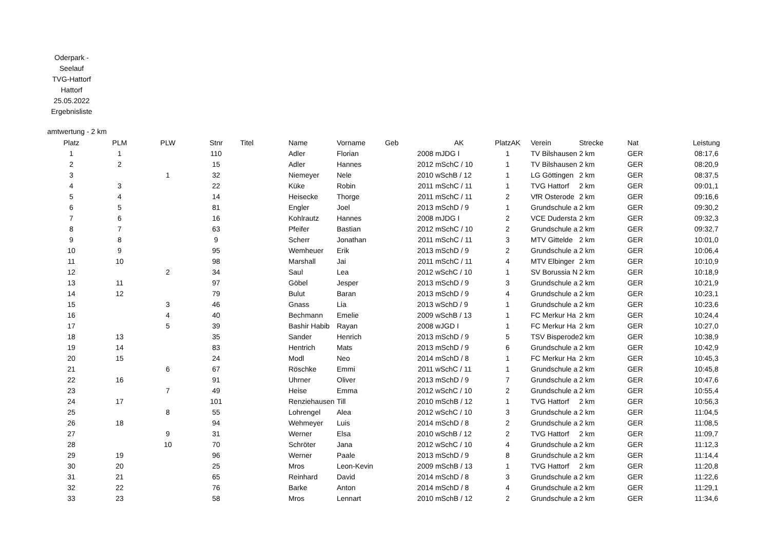Oderpark -Seelauf
TVG-Hattorf
Hattorf
25.05.2022
Ergebnisliste
amtwertung - 2 km
| Platz | PLM | PLW | Stnr | Titel | Name | Vorname | Geb | | AK | PlatzAK | Verein | Strecke | Nat | Leistung |
| --- | --- | --- | --- | --- | --- | --- | --- | --- | --- | --- | --- | --- | --- | --- |
| 1 | 1 | | 110 | | Adler | Florian | | 2008 | mJDG I | 1 | TV Bilshausen | 2 km | GER | 08:17,6 |
| 2 | 2 | | 15 | | Adler | Hannes | | 2012 | mSchC / 10 | 1 | TV Bilshausen | 2 km | GER | 08:20,9 |
| 3 | | 1 | 32 | | Niemeyer | Nele | | 2010 | wSchB / 12 | 1 | LG Göttingen | 2 km | GER | 08:37,5 |
| 4 | 3 | | 22 | | Küke | Robin | | 2011 | mSchC / 11 | 1 | TVG Hattorf | 2 km | GER | 09:01,1 |
| 5 | 4 | | 14 | | Heisecke | Thorge | | 2011 | mSchC / 11 | 2 | VfR Osterode | 2 km | GER | 09:16,6 |
| 6 | 5 | | 81 | | Engler | Joel | | 2013 | mSchD / 9 | 1 | Grundschule a | 2 km | GER | 09:30,2 |
| 7 | 6 | | 16 | | Kohlrautz | Hannes | | 2008 | mJDG I | 2 | VCE Dudersta | 2 km | GER | 09:32,3 |
| 8 | 7 | | 63 | | Pfeifer | Bastian | | 2012 | mSchC / 10 | 2 | Grundschule a | 2 km | GER | 09:32,7 |
| 9 | 8 | | 9 | | Scherr | Jonathan | | 2011 | mSchC / 11 | 3 | MTV Gittelde | 2 km | GER | 10:01,0 |
| 10 | 9 | | 95 | | Wemheuer | Erik | | 2013 | mSchD / 9 | 2 | Grundschule a | 2 km | GER | 10:06,4 |
| 11 | 10 | | 98 | | Marshall | Jai | | 2011 | mSchC / 11 | 4 | MTV Elbinger | 2 km | GER | 10:10,9 |
| 12 | | 2 | 34 | | Saul | Lea | | 2012 | wSchC / 10 | 1 | SV Borussia N | 2 km | GER | 10:18,9 |
| 13 | 11 | | 97 | | Göbel | Jesper | | 2013 | mSchD / 9 | 3 | Grundschule a | 2 km | GER | 10:21,9 |
| 14 | 12 | | 79 | | Bulut | Baran | | 2013 | mSchD / 9 | 4 | Grundschule a | 2 km | GER | 10:23,1 |
| 15 | | 3 | 46 | | Gnass | Lia | | 2013 | wSchD / 9 | 1 | Grundschule a | 2 km | GER | 10:23,6 |
| 16 | | 4 | 40 | | Bechmann | Emelie | | 2009 | wSchB / 13 | 1 | FC Merkur Ha | 2 km | GER | 10:24,4 |
| 17 | | 5 | 39 | | Bashir Habib | Rayan | | 2008 | wJGD I | 1 | FC Merkur Ha | 2 km | GER | 10:27,0 |
| 18 | 13 | | 35 | | Sander | Henrich | | 2013 | mSchD / 9 | 5 | TSV Bisperode | 2 km | GER | 10:38,9 |
| 19 | 14 | | 83 | | Hentrich | Mats | | 2013 | mSchD / 9 | 6 | Grundschule a | 2 km | GER | 10:42,9 |
| 20 | 15 | | 24 | | Modl | Neo | | 2014 | mSchD / 8 | 1 | FC Merkur Ha | 2 km | GER | 10:45,3 |
| 21 | | 6 | 67 | | Röschke | Emmi | | 2011 | wSchC / 11 | 1 | Grundschule a | 2 km | GER | 10:45,8 |
| 22 | 16 | | 91 | | Uhrner | Oliver | | 2013 | mSchD / 9 | 7 | Grundschule a | 2 km | GER | 10:47,6 |
| 23 | | 7 | 49 | | Heise | Emma | | 2012 | wSchC / 10 | 2 | Grundschule a | 2 km | GER | 10:55,4 |
| 24 | 17 | | 101 | | Renziehausen | Till | | 2010 | mSchB / 12 | 1 | TVG Hattorf | 2 km | GER | 10:56,3 |
| 25 | | 8 | 55 | | Lohrengel | Alea | | 2012 | wSchC / 10 | 3 | Grundschule a | 2 km | GER | 11:04,5 |
| 26 | 18 | | 94 | | Wehmeyer | Luis | | 2014 | mSchD / 8 | 2 | Grundschule a | 2 km | GER | 11:08,5 |
| 27 | | 9 | 31 | | Werner | Elsa | | 2010 | wSchB / 12 | 2 | TVG Hattorf | 2 km | GER | 11:09,7 |
| 28 | | 10 | 70 | | Schröter | Jana | | 2012 | wSchC / 10 | 4 | Grundschule a | 2 km | GER | 11:12,3 |
| 29 | 19 | | 96 | | Werner | Paale | | 2013 | mSchD / 9 | 8 | Grundschule a | 2 km | GER | 11:14,4 |
| 30 | 20 | | 25 | | Mros | Leon-Kevin | | 2009 | mSchB / 13 | 1 | TVG Hattorf | 2 km | GER | 11:20,8 |
| 31 | 21 | | 65 | | Reinhard | David | | 2014 | mSchD / 8 | 3 | Grundschule a | 2 km | GER | 11:22,6 |
| 32 | 22 | | 76 | | Barke | Anton | | 2014 | mSchD / 8 | 4 | Grundschule a | 2 km | GER | 11:29,1 |
| 33 | 23 | | 58 | | Mros | Lennart | | 2010 | mSchB / 12 | 2 | Grundschule a | 2 km | GER | 11:34,6 |